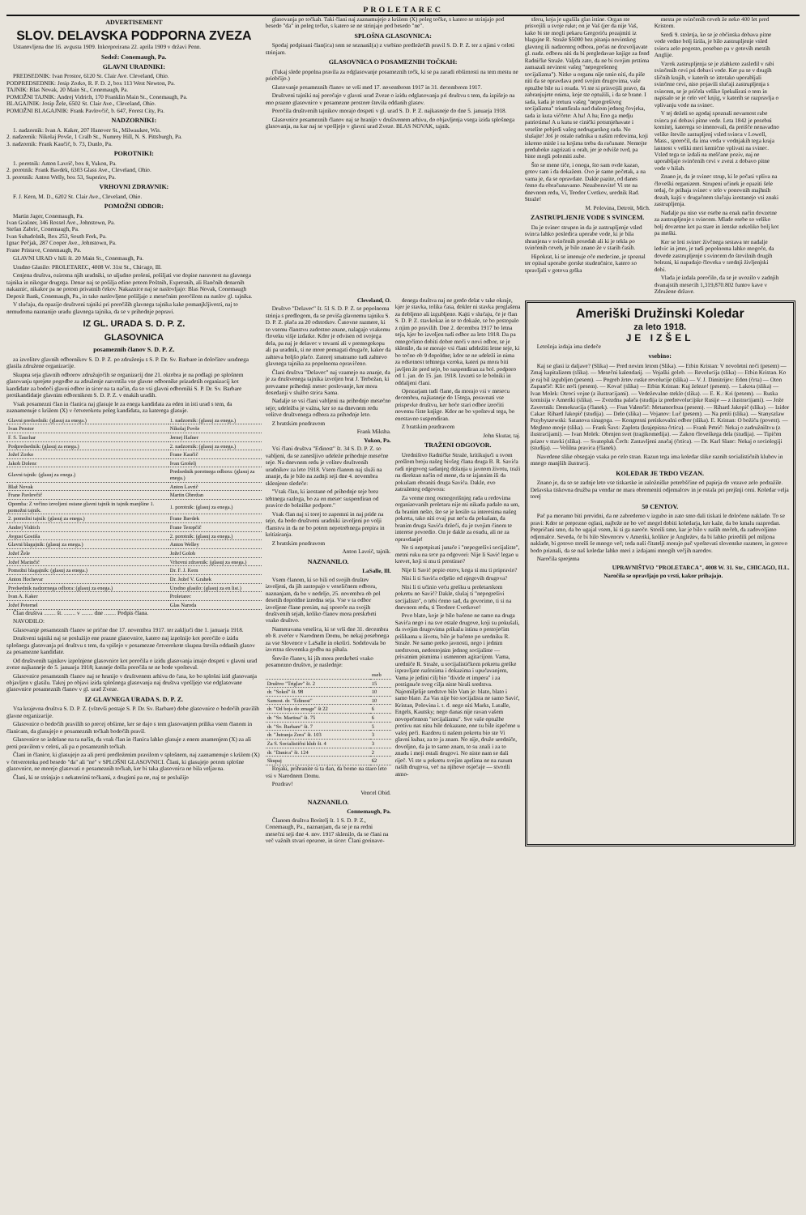PROLETAREC
ADVERTISEMENT
SLOV. DELAVSKA PODPORNA ZVEZA
Ustanovljena dne 16. avgusta 1909. Inkorporirana 22. aprila 1909 v državi Penn.
Sedež: Conemaugh, Pa.
GLAVNI URADNIKI:
PREDSEDNIK: Ivan Prostor, 6120 St. Clair Ave. Cleveland, Ohio.
PODPREDSEDNIK: Josip Zorko, R. F. D. 2, box 113 West Newton, Pa.
TAJNIK: Blas Novak, 20 Main St., Conemaugh, Pa.
POMOŽNI TAJNIK: Andrej Vidrich, 170 Franklin Main St., Conemaugh, Pa.
BLAGAJNIK: Josip Žele, 6502 St. Clair Ave., Cleveland, Ohio.
POMOŽNI BLAGAJNIK: Frank Pavlovčič, b. 647, Forest City, Pa.
NADZORNIKI:
1. nadzornik: Ivan A. Kaker, 207 Hanover St., Milwaukee, Wis.
2. nadzornik: Nikolaj Povše, 1 Cralb St., Numrey Hill, N. S. Pittsburgh, Pa.
3. nadzornik: Frank Kaučič, b. 73, Dunlo, Pa.
POROTNIKI:
1. porotnik: Anton Lavrič, box 8, Yukon, Pa.
2. porotnik: Frank Bavdek, 6303 Glass Ave., Cleveland, Ohio.
3. porotnik: Anton Welly, box 53, Superior, Pa.
VRHOVNI ZDRAVNIK:
F. J. Kern, M. D., 6202 St. Clair Ave., Cleveland, Ohio.
POMOŽNI ODBOR:
Martin Jager, Conemaugh, Pa.
Ivan Grašner, 346 Rossel Ave., Johnstown, Pa.
Stefan Zabric, Conemaugh, Pa.
Ivan Suhadolnik, Box 253, South Fork, Pa.
Ignac Pečjak, 287 Cooper Ave., Johnstown, Pa.
Frane Pristave, Conemaugh, Pa.
GLAVNI URAD v hiši št. 20 Main St., Conemaugh, Pa.
Uradno Glasilo: PROLETAREC, 4008 W. 31st St., Chicago, Ill.
Cenjena društva, oziroma njih uradniki, so uljudno prošeni, pošiljati vse dopise naravnost na glavnega tajnika in nikogar drugega. Denar naj se pošilja edino potom Poštnih, Expresnih, ali Bančnih denarnih nakaznic, nikakor pa ne potom privatnih čekov. Nakaznice naj se naslovljajo: Blas Novak, Conemaugh Deposit Bank, Conemaugh, Pa., in tako naslovljene pošiljajo z mesečnim poročilom na naslov gl. tajnika.
V slučaju, da opazijo društveni tajniki pri poročilih glavnega tajnika kake pomanjkljivosti, naj to nemudoma naznanijo uradu glavnega tajnika, da se v prihodnje popravi.
IZ GL. URADA S. D. P. Z.
GLASOVNICA
posameznih članov S. D. P. Z.
za izvolitev glavnih odbornikov S. D. P. Z. po združenju s S. P. Dr. Sv. Barbare in določitev uradnega glasila združene organizacije.
Skupna seja glavnih odborov združujočih se organizacij dne 21. oktobra je na podlagi po splošnem glasovanju sprejete pogodbe za združenje razvrstila vse glavne odbornike prizadetih organizacij kot kandidate za bodoči glavni odbor in sicer na ta način, da so vsi glavni odborniki S. P. Dr. Sv. Barbare protikandidatje glavnim odbornikom S. D. P. Z. v enakih uradih.
Vsak posamezni član in članica naj glasuje le za enega kandidata za eden in isti urad s tem, da zaznamenuje s križem (X) v četverokotu poleg kandidata, za katerega glasuje.
| Glavni predsednik: (glasuj za enega.) | 1. nadzornik: (glasuj za enega.) |
| Ivan Prostor | Nikolaj Povše |
| F. S. Tauchar | Jernej Hafner |
| Podpredsednik: (glasuj za enega.) | 2. nadzornik: (glasuj za enega.) |
| Jožef Zorko | Frane Kaučič |
| Jakob Dolenc | Ivan Grošelj |
| Glavni tajnik: (glasuj za enega.) | Predsednik porotnega odbora: (glasuj za enega.) |
| Blaž Novak | Anton Lavrič |
| Frane Pavlovčič | Martin Obrežan |
| Opomba: Z večino izvoljeni ostane glavni tajnik in tajnik manjšine 1. pomožni tajnik. | 1. porotnik: (glasuj za enega.) |
| 2. pomožni tajnik: (glasuj za enega.) | Frane Bavdek |
| Andrej Vidrich | Frane Teropčič |
| Avgust Gostiša | 2. porotnik: (glasuj za enega.) |
| Glavni blagajnik: (glasuj za enega.) | Anton Welley |
| Jožef Žele | Jožef Golob |
| Jožef Marinčič | Vrhovni zdravnik: (glasuj za enega.) |
| Pomožni blagajnik: (glasuj za enega.) | Dr. F. J. Kern |
| Anton Hochevar | Dr. Jožef V. Grahek |
| Predsednik nadzornega odbora: (glasuj za enega.) | Uradno glasilo: (glasuj za en list.) |
| Ivan A. Kaker | Proletarec |
| Jožef Peternel | Glas Naroda |
Član društva ........ št. ........ v ........ dne ........ Podpis člana.
NAVODILO:
Glasovanje posameznih članov se prične dne 17. novembra 1917. ter zaključi dne 1. januarja 1918.
Društveni tajniki naj se poslužijo ene prazne glasovnice, katero naj izpolnijo kot poročilo o izidu splošnega glasovanja pri društvu s tem, da vpišejo v posamezne četverokote skupna števila oddanih glasov za posamezne kandidate.
Od društvenih tajnikov izpolnjene glasovnice kot poročila o izidu glasovanja imajo dospeti v glavni urad zveze najkasneje do 5. januarja 1918; kasneje došla poročila se ne bode vpošteval.
Glasovnice posameznih članov naj se hranijo v društvenem arhivu do časa, ko bo splošni izid glasovanja objavljen v glasilu. Takoj po objavi izida splošnega glasovanja naj društva vpošljejo vse odglasovane glasovnice posameznih članov v gl. urad Zveze.
IZ GLAVNEGA URADA S. D. P. Z.
Vsa krajevna društva S. D. P. Z. (vštevši postaje S. P. Dr. Sv. Barbare) dobe glasovnice o bodočih pravilih glavne organizacije.
Glasovnice o bodočih pravilih so precej obširne, ker se dajo s tem glasovanjem prilika vsem članom in članicam, da glasujejo o posameznih točkah bodočih pravil.
Glasovnice so izdelane na ta način, da vsak član in članica lahko glasuje z enem znamenjem (X) za ali proti pravilom v celoti, ali pa o posameznih točkah.
Člani in članice, ki glasujejo za ali proti predloženim pravilom v splošnem, naj zaznamenujo s križem (X) v četverotoku pod besedo "da" ali "ne" v SPLOŠNI GLASOVNICI. Člani, ki glasujejo potom splošne glasovnice, ne morejo glasovati o posameznih točkah, ker bi taka glasovnica ne bila veljavna.
Člani, ki se strinjajo s nekaterimi točkami, z drugimi pa ne, naj se poslužijo
glasovanja po točkah. Taki člani naj zaznamujejo z križem (X) poleg točke, s katero se strinjajo pod besedo "da" in poleg točke, s katero se ne strinjajo pod besedo "ne".
SPLOŠNA GLASOVNICA:
Spodaj podpisani član(ica) sem se seznanil(a) z vsebino predležečih pravil S. D. P. Z. ter z njimi v celoti strinjam.
GLASOVNICA O POSAMEZNIH TOČKAH:
(Tukaj slede popolna pravila za odglasovanje posameznih točk, ki se pa zaradi obširnosti na tem mestu ne priobčijo.)
Glasovanje posameznih članov se vrši med 17. novembrom 1917 in 31. decembrom 1917.
Društveni tajniki naj poročajo v glavni urad Zveze o izidu odglasovanja pri društvu s tem, da izpišejo na eno prazno glasovnico v posamezne prostore števila oddanih glasov.
Poročila društvenih tajnikov morajo dospeti v gl. urad S. D. P. Z. najkasneje do dne 5. januarja 1918.
Glasovnice posameznih članov naj se hranijo v društvenem arhivu, do objavljenja vsega izida splošnega glasovanja, na kar naj se vpošljejo v glavni urad Zveze. BLAS NOVAK, tajnik.
sferu, koja je ugušila glas istine. Organ ste prisvojili u svoje ruke; on je Vaš (jer da nije Vaš, kako bi ste mogli pekaru Gregoriću pozajmiti iz blagajne R. Straže $5000 bez pitanja novinskog glavnog ili nadzornog odbora, počas ne dozvoljavate gl. nadz. odboru niti da bi pregledavao knjige za fond Radničke Straže. Valjda zato, da ne bi svojim prstima zamazali nevinost vašeg "nepogrešenog socijalizma"). Nitko u organu nije smio niti, da piše niti da se opravdava pred svojim drugovima, vaše optužbe bile su i osuda. Vi ste si prisvojili pravo, da zabranjujete onima, koje ste optužili, i da se brane. I sada, kada je tortura vašeg "nepogrešivog socijalizma" triumfirala nad dušom jednog čovjeka, sada iz kuta viččete: A ha! A ha; Eno ga medju patriotima! A u kutu se cinički potsmjehavate i veselite pobjedi vašeg nedrugarskog rada. No slušajte! Još je ostalo radnika u našim redovima, koji iskreno misle i sa kojima treba da računate. Nemojte preduboko zagrizati u orah, jer je odviše tvrd, pa biste mogli polomiti zube.
Što se mene tiče, i onoga, što sam ovde kazao, gotov sam i da dokažem. Ovo je samo početak, a na vama je, da se opravdate. Dakle pazite, od danes ćemo da obračunavamo. Nezaboravite! Vi ste na dnevnom redu, Vi, Teodor Cvetkov, urednik Rad. Straže!
M. Polovina, Detroit, Mich.
ZASTRUPLJENJE VODE S SVINCEM.
Da je svinec strupen in da je zastrupljenje vsled svinca lahko posledica uporabe vode, ki je bila shranjena v svinčenih posodah ali ki je tekla po svinčenih ceveh, je bilo znano že v starih časih.
Hipokrat, ki se imenuje oče medecine, je spoznal ter opisal uporabo gorske studenčnice, katero so spravljali v gotova grška
mesta po svinčenih ceveh že neko 400 let pred Kristom.
Sredi 9. stoletja, ko se je občinska dobava pitne vode vedno bolj širila, je bilo zastrupljenje vsled svinca zelo pogosto, posebno pa v gotovih mestih Anglije.
Vzrok zastrupljenja se je zlahkoto zasledil v rabi svinčenih cevi pri dobavi vode. Ker pa se v drugih sličnih krajih, v katerih so istotako uporabljali svinčene cevi, niso pojavili slučaji zastrupljenja s svincem, se je pričela veliko špekulirati o tem in napisalo se je celo več knjig, v katerih se razpravlja o vplivanju vode na svinec.
V tej deželi so zgodaj spoznali nevarnost rabe svinca pri dobavi pitne vode. Leta 1842 je posebni komitej, katerega so imenovali, da preišče nenavadno veliko število zastupljenj vsled svinca v Lowell, Mass., sporočil, da ima voda v vodnjakih tega kraja lastnost v veliki meri kemično vplivati na svinec. Vsled tega so izdali na meščane poziv, naj ne uporabljajo svinčenih cevi v zvezi z dobavo pitne vode v hišah.
Znano je, da je svinec strup, ki le počasi vpliva na človeški organizem. Strupeni učinek je opaziti šele tedaj, če prihaja svinec v telo v ponovnih majhnih dozah, kajti v drugačnem slučaju izostanejo vsi znaki zastrupljenja.
Nadalje pa niso vse osebe na enak način dovzetne za zastrupljenje s svincem. Mlade osebe so veliko bolj dovzetne kot pa stare in ženske nekoliko bolj kot pa moški.
Ker se loti svinec živčnega sestava ter nadalje ledvic in jeter, je tudi popolnoma lahko mogoče, da dovede zastrupljenje s svincem do številnih drugih bolezni, ki napadajo človeka v srednji življenjski dobi.
Vlada je izdala poročilo, da se je uvozilo v zadnjih dvanajstih mesecih 1,319,870.802 funtov kave v Združene države.
Cleveland, O.
Društvo "Delavec" št. 51 S. D. P. Z. se popolnoma strinja s predlogom, da se poviša glavnemu tajniku S. D. P. Z. plača za 20 odstotkov. Časovne razmere, ki so vsemu članstvu zadostno znane, nalagajo vsakemu človeku višje izdatke. Kdor je odvisen od svojega dela, pa naj je delavec v tovarni ali v premogokopu ali pa uradnik, si ne more pomagati drugače, kakor da zahteva boljšo plačo. Zatorej smatramo tudi zahtevo glavnega tajnika za popolnoma opravičeno.
Člani društva "Delavec" naj vzamejo na znanje, da je za društvenega tajnika izvoljen brat J. Terbežan, ki prevzame prihodnji mesec poslovanje, ker mora dosedanji v službo strica Sama.
Nadalje so vsi člani vabljeni na prihodnjo mesečno sejo; udeležba je važna, ker so na dnevnem redu volitve društvenega odbora za prihodnje leto.
Z bratskim pozdravom
Frank Miksha.
Yukon, Pa.
Vsi člani društva "Edinost" št. 34 S. D. P. Z. so vabljeni, da se zanesljivo udeleže prihodnje mesečne seje. Na dnevnem redu je volitev društvenih uradnikov za leto 1918. Vsem članom naj služi na znanje, da je bilo na zadnji seji dne 4. novembra sklenjeno sledeče:
"Vsak član, ki izostane od prihodnje seje brez tehtnega razloga, bo za en mesec suspendiran od pravice do bolniške podpore."
Vsak član naj si torej to zapomni in naj pride na sejo, da bodo društveni uradniki izvoljeni po volji članstva in da ne bo potem nepotrebnega prepira in kritiziranja.
Z bratskim pozdravom
Anton Lavrič, tajnik.
NAZNANILO.
LaSalle, Ill.
Vsem članom, ki so bili od svojih društev izvoljeni, da jih zastopajo v veseličnem odboru, naznanjam, da bo v nedeljo, 25. novembra ob pol desetih dopoldne izredna seja. Vse v ta odbor izvoljene člane prosim, naj sporoče na svojih društvenih sejah, koliko članov mora preskrbeti vsako društvo.
Nameravana veselica, ki se vrši dne 31. decembra ob 8. zvečer v Narodnem Domu, bo nekaj posebnega za vse Slovence v LaSalle in okolici. Sodelovala bo izvrstna slovenska godba na pihala.
Število članov, ki jih mora preskrbeti vsako posamezno društvo, je naslednje:
| | oseb |
| Društvo "Triglav" št. 2 | 15 |
| dr. "Sokol" št. 98 | 10 |
| Samost. dr. "Edinost" | 10 |
| dr. "Od boja do zmage" št 22 | 6 |
| dr. "Sv. Martina" št. 75 | 6 |
| dr. "Sv. Barbare" št. 7 | 5 |
| dr. "Jutranja Zora" št. 103 | 3 |
| Za S. Socialistični klub št. 4 | 3 |
| dr. "Danica" št. 124 | 2 |
| Skupaj | 62 |
Rojaki, prihranite si ta dan, da bomo na staro leto vsi v Narodnem Domu.
Pozdrav!
Vencel Obid.
NAZNANILO.
Connemaugh, Pa.
Članom društva Boritelj št. 1 S. D. P. Z., Conemaugh, Pa., naznanjam, da se je na redni mesečni seji dne 4. nov. 1917 sklenilo, da se člani na več važnih stvari opozore, in sicer: Člani gorinave-
denega društva naj ne gredo delat v take okraje, kjer je stavka, tolika časa, dokler ni stavka proglašena za dobljeno ali izgubljeno. Kajti v slučaju, če je član S. D. P. Z. stavkokaz in se to dokaže, se bo postopalo z njim po pravilih. Dne 2. decembra 1917 bo letna seja, kjer bo izvoljen tudi odbor za leto 1918. Da pa omogočimo dobiti dobre moči v novi odbor, se je sklenilo, da se morajo vsi člani udeležiti letne seje, ki bo točno ob 9 dopoldne; kdor se ne udeleži in nima za odsotnost tehtnega vzroka, kateri pa mora biti javljen že pred sejo, bo suspendiran za bol. podporo od 1. jan. do 15. jan. 1918. Izvzeti so le bolniki in oddaljeni člani.
Opozarjam tudi člane, da morajo vsi v mesecu decembru, najkasneje do 15tega, poravnati vse prispevke društvu, ker hoče stari odbor izročiti novemu čiste knjige. Kdor ne bo vpošteval tega, bo enostavno suspendiran.
Z bratskim pozdravom
John Skutar, taj.
TRAŽENI ODGOVOR.
Uredništvo Radničke Straže, kritikujući u svom prošlom broju našeg bivšeg člana druga B. R. Savića radi njegovog sadanjeg držanja u javnom životu, traži na direktan način od mene, da se izjasnim ili da pokušam obraniti druga Savića. Dakle, evo zatraženog odgovora:
Za vreme mog osmogorišnjeg rada u redovima organizovanih proletara nije mi nikada padalo na um, da branim nešto, što se je kosilo sa interesima našeg pokreta, tako niti ovaj put neću da pokušam, da branim druga Savića držeći, da je svojim činom te interese povredio. On je dakle za osudu, ali ne za opravdanje!
No ti nepotpisati junače i "nepogrešivi socijaliste", metni ruku na srce pa odgovori: Nije li Savić legao u krevet, koji si mu ti prostirao?
Nije li Savić popio otrov, koga si mu ti pripravio?
Nisi li ti Savića odjelio od njegovih drugova?
Nisi li ti učinio veću grešku u proletarskom pokretu no Savić? Dakle, slušaj ti "nepogrešivi socijalisto", o tebi ćemo sad, da govorimo, ti si na dnevnom redu, ti Teodore Cvetkove!
Prvo blato, koje je bilo bačeno ne samo na druga Savića nego i na sve ostale drugove, koji su pokušali, da svojim drugovima prikažu istinu o postojećim prilikama u životu, bilo je bačeno po uredniku R. Straže. Ne samo preko javnosti, nego i jednim sredstvom, nedostojnim jednog socijaliste — privatnim pismima i usmenom agitacijom. Vama, uredniče R. Straže, u socijalističkom pokretu greške ispravljate razlozima i dokazima i upućavanjem, Vama je jedini cilj bio "divide et impera" i za postignuće svog cilja niste birali sredstva. Najomiljelije sredstvo bilo Vam je: blato, blato i samo blato. Za Vas nije bio socijalista ne samo Savić, Kristan, Polovina i. t. d. nego niti Marks, Lasalle, Engels, Kautsky; nego danas nije ravan vašem novopečenom "socijalizmu". Sve vaše optužbe protivu nas nisu bile dokazane, one su bile ispečene u vašoj peći. Razdoru ti našem pokretu bio ste Vi glavni kuhar, za to ja znam. No nije, druže uredniče, dovoljno, da ja to samo znam, to su znali i za to znadu i moji ostali drugovi. No niste nam se dali riječ. Vi ste u pokretu svojim apelima ne na razum naših drugova, već na njihove osjećaje — stvorili atmo-
Ameriški Družinski Koledar
za leto 1918.
JE IZŠEL
Letošnja izdaja ima sledeče
vsebino:
Kaj se glasi iz daljave? (Slika) — Pred novim letom (Slika). — Etbin Kristan: V novoletni noči (pesem) — Zmaj kapitalizem (slika). — Mesečni kalendarij. — Vojaški golob. — Revolucija (slika) — Etbin Kristan. Ko je raj bil izgubljen (pesem). — Pogreb žrtev ruske revolucije (slika) — V. J. Dimitrijev: Eden (črta) — Oton Zupančič: Klic noči (pesem). — Kovač (slika) — Etbin Kristan: Kuj železo! (pesem). — Lakota (slika) — Ivan Molek: Otroci vojne (z ilustracijami). — Vedeževalno steklo (slika). — E. K.: Kri (pesem). — Ruska komisija v Ameriki (slika). — Zvezdna palača (studija iz predrevolucijske Rusije — z ilustracijami). — Jože Zavertnik: Demokracija (članek). — Fran Valenčič: Metamorfoza (pesem). — Rihard Jakopič (slika). — Izidor Cakar: Rihard Jakopič (studija). — Delo (slika) — Vojanov: Luč (pesem). — Na preži (slika). — Stanyszlaw Przybyszewski: Satanova sinagoga. — Kongresni preiskovalni odbor (slika). E. Kristan: O božiču (povest). — Megleno morje (slika). — Frank Šavs: Zaplota (krajepisna črtica). — Frank Petrič: Nekaj o zadružništvu (z ilustracijami). — Ivan Molek: Obrnjen svet (tragikomedija). — Zakon človeškega dela (studija). — Tipičen prizor v stavki (slika). — Svatopluk Čech: Zastavljeni značaj (črtica). — Dr. Karl Slanc: Nekaj o sociologiji (studija). — Volilna pravica (članek).
Navedene slike obsegajo vsaka po celo stran. Razun tega ima koledar slike raznih socialističnih klubov in mnogo manjših ilustracij.
KOLEDAR JE TRDO VEZAN.
Znano je, da so se zadnje leto vse tiskarske in založniške potrebščine od papirja do vezave zelo podražile. Delavska tiskovna družba pa vendar ne mara obremeniti odjemalcev in je ostala pri prejšnji ceni. Koledar velja torej
50 CENTOV.
Pač pa moramo biti previdni, da ne zabredemo v izgubo in zato smo dali tiskati le določeno naklado. To se pravi: Kdor se prepozno oglasi, najbrže ne bo več mogel dobiti koledarja, ker kaže, da bo kmalu razprodan. Prepričani smo, da bo ugajal vsem, ki si ga naroče. Storili smo, kar je bilo v naših močeh, da zadovoljimo odjemalce. Seveda, če bi bilo Slovencev v Ameriki, kolikor je Angležev, da bi lahko priredili pol miljona naklade, bi gotovo storili še mnogo več; toda naši čitatelji morajo pač vpoštevati slovenske razmere, in gotovo bodo priznali, da se naš koledar lahko meri z izdajami mnogih večjih narodov.
Naročila sprejema
UPRAVNIŠTVO "PROLETARCA", 4008 W. 31. Str., CHICAGO, ILL.
Naročila se opravljajo po vrsti, kakor prihajajo.